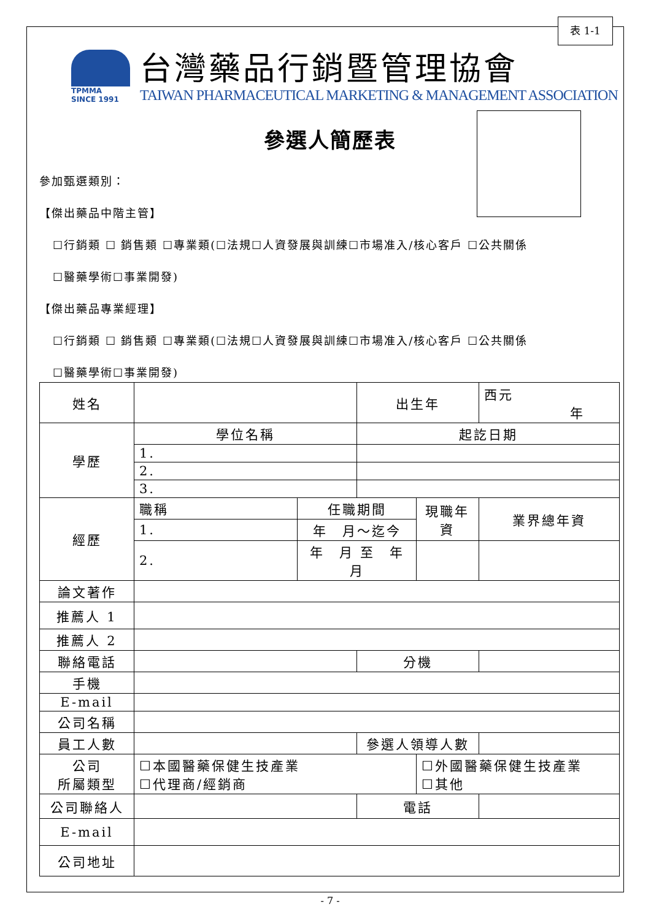表 1-1
TPMMA
SINCE 1991
台灣藥品行銷暨管理協會
TAIWAN PHARMACEUTICAL MARKETING & MANAGEMENT ASSOCIATION
參選人簡歷表
參加甄選類別：
【傑出藥品中階主管】
☐行銷類 ☐ 銷售類 ☐專業類(☐法規☐人資發展與訓練☐市場准入/核心客戶 ☐公共關係
☐醫藥學術☐事業開發)
【傑出藥品專業經理】
☐行銷類 ☐ 銷售類 ☐專業類(☐法規☐人資發展與訓練☐市場准入/核心客戶 ☐公共關係
☐醫藥學術☐事業開發)
| 姓名 | | | 出生年 | | 西元 年 |
| 學歷 | 學位名稱 | | 起訖日期 | | |
| | 1. | | | | |
| | 2. | | | | |
| | 3. | | | | |
| 經歷 | 職稱 | 任職期間 | | 現職年資 | 業界總年資 |
| | 1. | 年 月～迄今 | | | |
| | 2. | 年 月 至 年 月 | | | |
| 論文著作 | | | | | |
| 推薦人 1 | | | | | |
| 推薦人 2 | | | | | |
| 聯絡電話 | | | 分機 | | |
| 手機 | | | | | |
| E-mail | | | | | |
| 公司名稱 | | | | | |
| 員工人數 | | | 參選人領導人數 | | |
| 公司 所屬類型 | ☐本國醫藥保健生技產業 ☐代理商/經銷商 | | | ☐外國醫藥保健生技產業 ☐其他 | |
| 公司聯絡人 | | | 電話 | | |
| E-mail | | | | | |
| 公司地址 | | | | | |
- 7 -